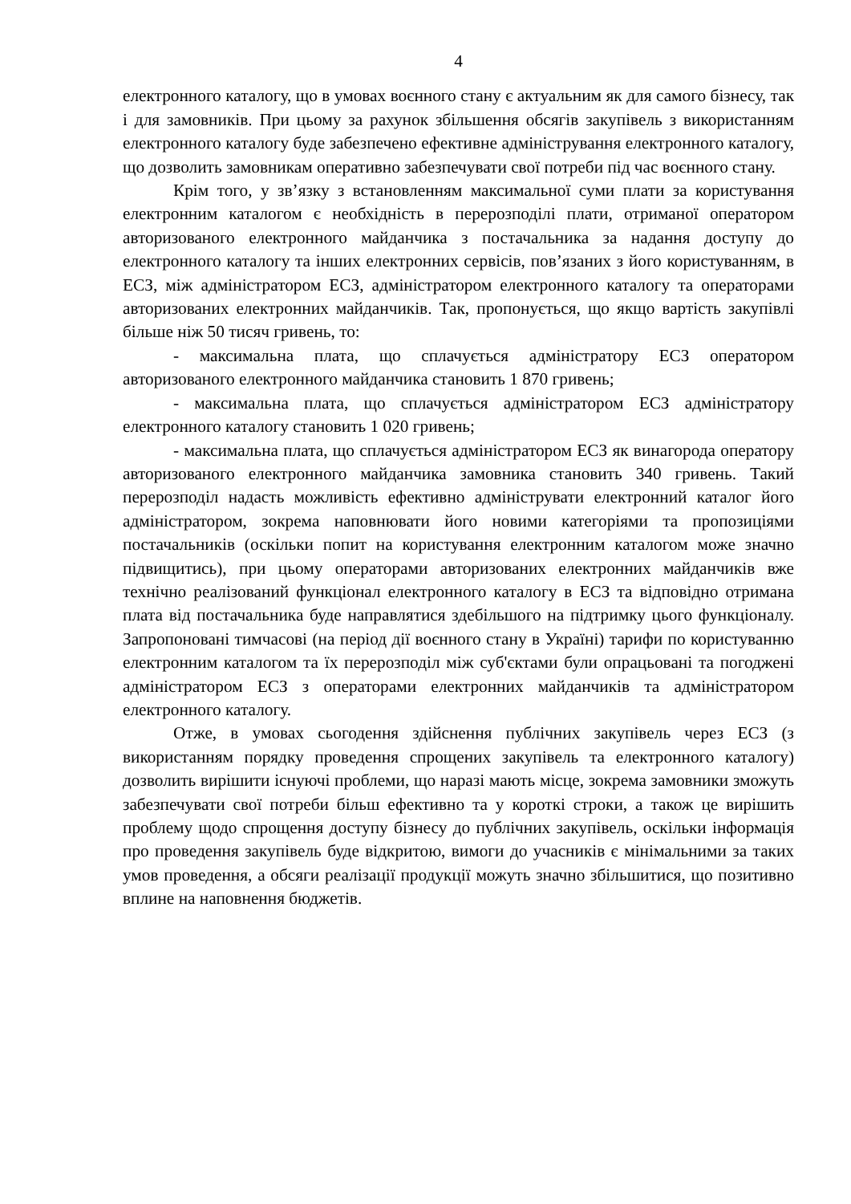4
електронного каталогу, що в умовах воєнного стану є актуальним як для самого бізнесу, так і для замовників. При цьому за рахунок збільшення обсягів закупівель з використанням електронного каталогу буде забезпечено ефективне адміністрування електронного каталогу, що дозволить замовникам оперативно забезпечувати свої потреби під час воєнного стану.
Крім того, у зв’язку з встановленням максимальної суми плати за користування електронним каталогом є необхідність в перерозподілі плати, отриманої оператором авторизованого електронного майданчика з постачальника за надання доступу до електронного каталогу та інших електронних сервісів, пов’язаних з його користуванням, в ЕСЗ, між адміністратором ЕСЗ, адміністратором електронного каталогу та операторами авторизованих електронних майданчиків. Так, пропонується, що якщо вартість закупівлі більше ніж 50 тисяч гривень, то:
- максимальна плата, що сплачується адміністратору ЕСЗ оператором авторизованого електронного майданчика становить 1 870 гривень;
- максимальна плата, що сплачується адміністратором ЕСЗ адміністратору електронного каталогу становить 1 020 гривень;
- максимальна плата, що сплачується адміністратором ЕСЗ як винагорода оператору авторизованого електронного майданчика замовника становить 340 гривень. Такий перерозподіл надасть можливість ефективно адмініструвати електронний каталог його адміністратором, зокрема наповнювати його новими категоріями та пропозиціями постачальників (оскільки попит на користування електронним каталогом може значно підвищитись), при цьому операторами авторизованих електронних майданчиків вже технічно реалізований функціонал електронного каталогу в ЕСЗ та відповідно отримана плата від постачальника буде направлятися здебільшого на підтримку цього функціоналу. Запропоновані тимчасові (на період дії воєнного стану в Україні) тарифи по користуванню електронним каталогом та їх перерозподіл між суб'єктами були опрацьовані та погоджені адміністратором ЕСЗ з операторами електронних майданчиків та адміністратором електронного каталогу.
Отже, в умовах сьогодення здійснення публічних закупівель через ЕСЗ (з використанням порядку проведення спрощених закупівель та електронного каталогу) дозволить вирішити існуючі проблеми, що наразі мають місце, зокрема замовники зможуть забезпечувати свої потреби більш ефективно та у короткі строки, а також це вирішить проблему щодо спрощення доступу бізнесу до публічних закупівель, оскільки інформація про проведення закупівель буде відкритою, вимоги до учасників є мінімальними за таких умов проведення, а обсяги реалізації продукції можуть значно збільшитися, що позитивно вплине на наповнення бюджетів.